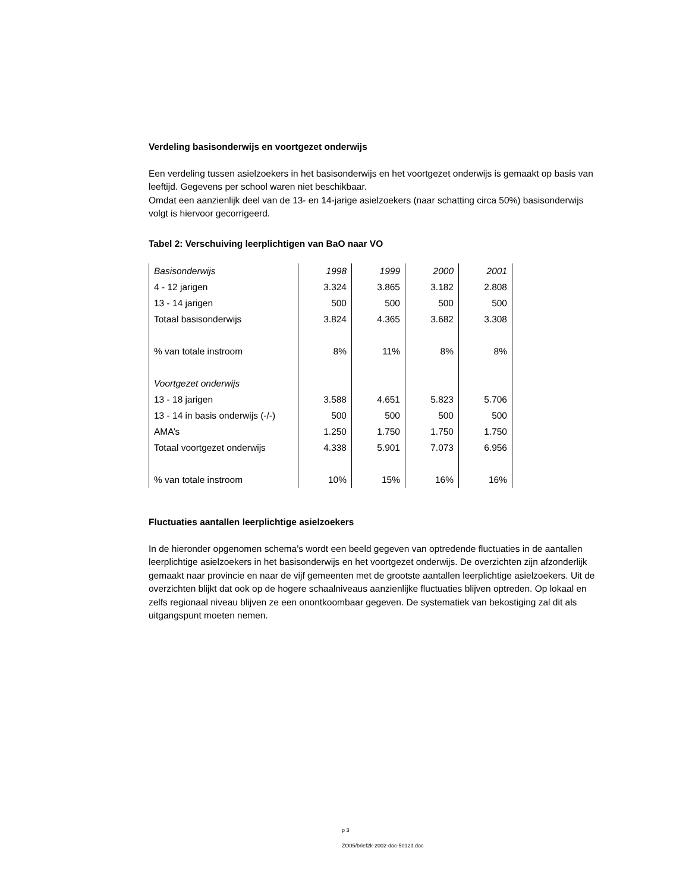Verdeling basisonderwijs en voortgezet onderwijs
Een verdeling tussen asielzoekers in het basisonderwijs en het voortgezet onderwijs is gemaakt op basis van leeftijd. Gegevens per school waren niet beschikbaar.
Omdat een aanzienlijk deel van de 13- en 14-jarige asielzoekers (naar schatting circa 50%) basisonderwijs volgt is hiervoor gecorrigeerd.
Tabel 2: Verschuiving leerplichtigen van BaO naar VO
| Basisonderwijs | 1998 | 1999 | 2000 | 2001 |
| 4 - 12 jarigen | 3.324 | 3.865 | 3.182 | 2.808 |
| 13 - 14 jarigen | 500 | 500 | 500 | 500 |
| Totaal basisonderwijs | 3.824 | 4.365 | 3.682 | 3.308 |
| % van totale instroom | 8% | 11% | 8% | 8% |
| Voortgezet onderwijs | | | | |
| 13 - 18 jarigen | 3.588 | 4.651 | 5.823 | 5.706 |
| 13 - 14 in basis onderwijs (-/-) | 500 | 500 | 500 | 500 |
| AMA’s | 1.250 | 1.750 | 1.750 | 1.750 |
| Totaal voortgezet onderwijs | 4.338 | 5.901 | 7.073 | 6.956 |
| % van totale instroom | 10% | 15% | 16% | 16% |
Fluctuaties aantallen leerplichtige asielzoekers
In de hieronder opgenomen schema’s wordt een beeld gegeven van optredende fluctuaties in de aantallen leerplichtige asielzoekers in het basisonderwijs en het voortgezet onderwijs. De overzichten zijn afzonderlijk gemaakt naar provincie en naar de vijf gemeenten met de grootste aantallen leerplichtige asielzoekers. Uit de overzichten blijkt dat ook op de hogere schaalniveaus aanzienlijke fluctuaties blijven optreden. Op lokaal en zelfs regionaal niveau blijven ze een onontkoombaar gegeven. De systematiek van bekostiging zal dit als uitgangspunt moeten nemen.
p 3
ZO05/brief2k-2002-doc-5012d.doc